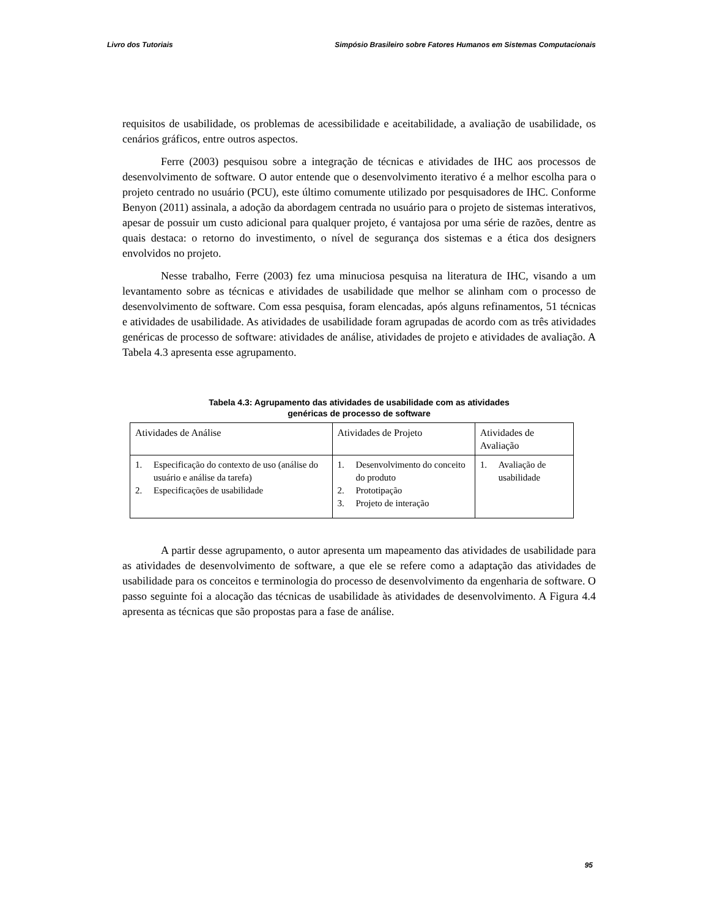Livro dos Tutoriais Simpósio Brasileiro sobre Fatores Humanos em Sistemas Computacionais
requisitos de usabilidade, os problemas de acessibilidade e aceitabilidade, a avaliação de usabilidade, os cenários gráficos, entre outros aspectos.
Ferre (2003) pesquisou sobre a integração de técnicas e atividades de IHC aos processos de desenvolvimento de software. O autor entende que o desenvolvimento iterativo é a melhor escolha para o projeto centrado no usuário (PCU), este último comumente utilizado por pesquisadores de IHC. Conforme Benyon (2011) assinala, a adoção da abordagem centrada no usuário para o projeto de sistemas interativos, apesar de possuir um custo adicional para qualquer projeto, é vantajosa por uma série de razões, dentre as quais destaca: o retorno do investimento, o nível de segurança dos sistemas e a ética dos designers envolvidos no projeto.
Nesse trabalho, Ferre (2003) fez uma minuciosa pesquisa na literatura de IHC, visando a um levantamento sobre as técnicas e atividades de usabilidade que melhor se alinham com o processo de desenvolvimento de software. Com essa pesquisa, foram elencadas, após alguns refinamentos, 51 técnicas e atividades de usabilidade. As atividades de usabilidade foram agrupadas de acordo com as três atividades genéricas de processo de software: atividades de análise, atividades de projeto e atividades de avaliação. A Tabela 4.3 apresenta esse agrupamento.
Tabela 4.3: Agrupamento das atividades de usabilidade com as atividades
genéricas de processo de software
| Atividades de Análise | Atividades de Projeto | Atividades de Avaliação |
| --- | --- | --- |
| 1. Especificação do contexto de uso (análise do usuário e análise da tarefa) 2. Especificações de usabilidade | 1. Desenvolvimento do conceito do produto 2. Prototipação 3. Projeto de interação | 1. Avaliação de usabilidade |
A partir desse agrupamento, o autor apresenta um mapeamento das atividades de usabilidade para as atividades de desenvolvimento de software, a que ele se refere como a adaptação das atividades de usabilidade para os conceitos e terminologia do processo de desenvolvimento da engenharia de software. O passo seguinte foi a alocação das técnicas de usabilidade às atividades de desenvolvimento. A Figura 4.4 apresenta as técnicas que são propostas para a fase de análise.
95